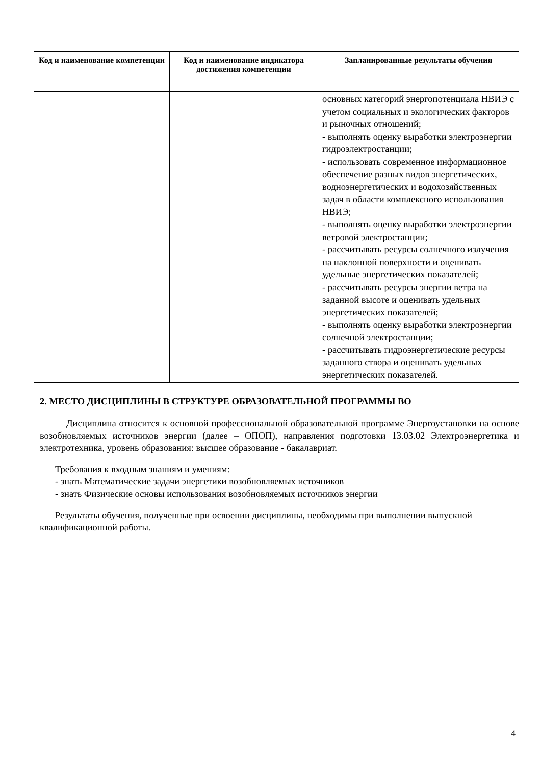| Код и наименование компетенции | Код и наименование индикатора достижения компетенции | Запланированные результаты обучения |
| --- | --- | --- |
| | | основных категорий энергопотенциала НВИЭ с учетом социальных и экологических факторов и рыночных отношений; - выполнять оценку выработки электроэнергии гидроэлектростанции; - использовать современное информационное обеспечение разных видов энергетических, водноэнергетических и водохозяйственных задач в области комплексного использования НВИЭ; - выполнять оценку выработки электроэнергии ветровой электростанции; - рассчитывать ресурсы солнечного излучения на наклонной поверхности и оценивать удельные энергетических показателей; - рассчитывать ресурсы энергии ветра на заданной высоте и оценивать удельных энергетических показателей; - выполнять оценку выработки электроэнергии солнечной электростанции; - рассчитывать гидроэнергетические ресурсы заданного створа и оценивать удельных энергетических показателей. |
2. МЕСТО ДИСЦИПЛИНЫ В СТРУКТУРЕ ОБРАЗОВАТЕЛЬНОЙ ПРОГРАММЫ ВО
Дисциплина относится к основной профессиональной образовательной программе Энергоустановки на основе возобновляемых источников энергии (далее – ОПОП), направления подготовки 13.03.02 Электроэнергетика и электротехника, уровень образования: высшее образование - бакалавриат.
Требования к входным знаниям и умениям:
- знать Математические задачи энергетики возобновляемых источников
- знать Физические основы использования возобновляемых источников энергии
Результаты обучения, полученные при освоении дисциплины, необходимы при выполнении выпускной квалификационной работы.
4